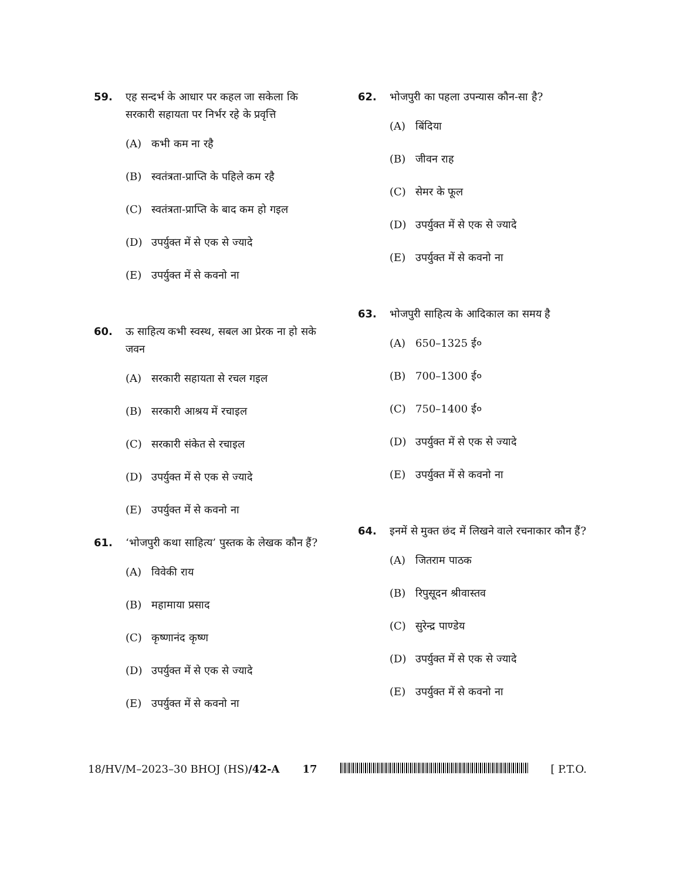59. एह सन्दर्भ के आधार पर कहल जा सकेला कि सरकारी सहायता पर निर्भर रहे के प्रवृत्ति
(A) कभी कम ना रहै
(B) स्वतंत्रता-प्राप्ति के पहिले कम रहै
(C) स्वतंत्रता-प्राप्ति के बाद कम हो गइल
(D) उपर्युक्त में से एक से ज्यादे
(E) उपर्युक्त में से कवनो ना
60. ऊ साहित्य कभी स्वस्थ, सबल आ प्रेरक ना हो सके जवन
(A) सरकारी सहायता से रचल गइल
(B) सरकारी आश्रय में रचाइल
(C) सरकारी संकेत से रचाइल
(D) उपर्युक्त में से एक से ज्यादे
(E) उपर्युक्त में से कवनो ना
61. ‘भोजपुरी कथा साहित्य’ पुस्तक के लेखक कौन हैं?
(A) विवेकी राय
(B) महामाया प्रसाद
(C) कृष्णानंद कृष्ण
(D) उपर्युक्त में से एक से ज्यादे
(E) उपर्युक्त में से कवनो ना
62. भोजपुरी का पहला उपन्यास कौन-सा है?
(A) बिंदिया
(B) जीवन राह
(C) सेमर के फूल
(D) उपर्युक्त में से एक से ज्यादे
(E) उपर्युक्त में से कवनो ना
63. भोजपुरी साहित्य के आदिकाल का समय है
(A) 650–1325 ई०
(B) 700–1300 ई०
(C) 750–1400 ई०
(D) उपर्युक्त में से एक से ज्यादे
(E) उपर्युक्त में से कवनो ना
64. इनमें से मुक्त छंद में लिखने वाले रचनाकार कौन हैं?
(A) जितराम पाठक
(B) रिपुसूदन श्रीवास्तव
(C) सुरेन्द्र पाण्डेय
(D) उपर्युक्त में से एक से ज्यादे
(E) उपर्युक्त में से कवनो ना
18/HV/M–2023–30 BHOJ (HS)/42-A 17 [ P.T.O.